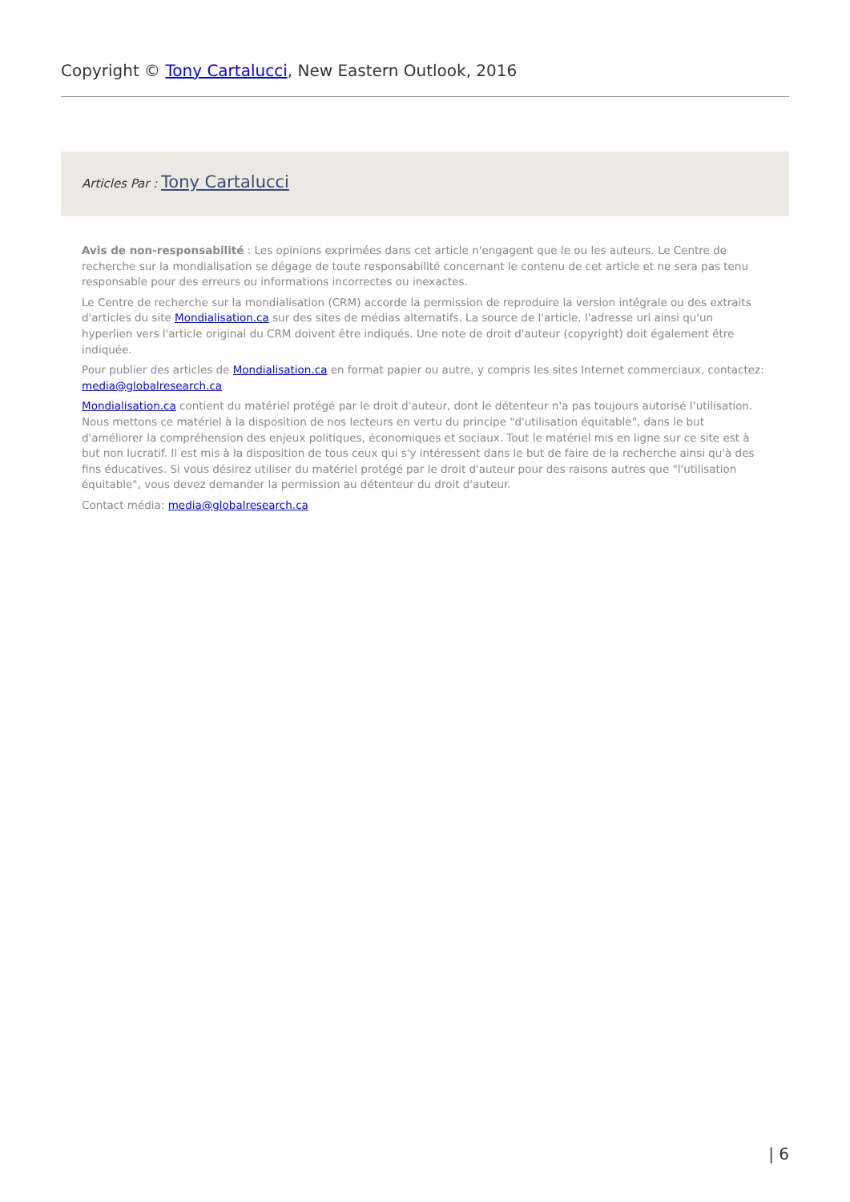Copyright © Tony Cartalucci, New Eastern Outlook, 2016
Articles Par : Tony Cartalucci
Avis de non-responsabilité : Les opinions exprimées dans cet article n'engagent que le ou les auteurs. Le Centre de recherche sur la mondialisation se dégage de toute responsabilité concernant le contenu de cet article et ne sera pas tenu responsable pour des erreurs ou informations incorrectes ou inexactes.
Le Centre de recherche sur la mondialisation (CRM) accorde la permission de reproduire la version intégrale ou des extraits d'articles du site Mondialisation.ca sur des sites de médias alternatifs. La source de l'article, l'adresse url ainsi qu'un hyperlien vers l'article original du CRM doivent être indiqués. Une note de droit d'auteur (copyright) doit également être indiquée.
Pour publier des articles de Mondialisation.ca en format papier ou autre, y compris les sites Internet commerciaux, contactez: media@globalresearch.ca
Mondialisation.ca contient du matériel protégé par le droit d'auteur, dont le détenteur n'a pas toujours autorisé l’utilisation. Nous mettons ce matériel à la disposition de nos lecteurs en vertu du principe "d'utilisation équitable", dans le but d'améliorer la compréhension des enjeux politiques, économiques et sociaux. Tout le matériel mis en ligne sur ce site est à but non lucratif. Il est mis à la disposition de tous ceux qui s'y intéressent dans le but de faire de la recherche ainsi qu'à des fins éducatives. Si vous désirez utiliser du matériel protégé par le droit d'auteur pour des raisons autres que "l'utilisation équitable", vous devez demander la permission au détenteur du droit d'auteur.
Contact média: media@globalresearch.ca
| 6